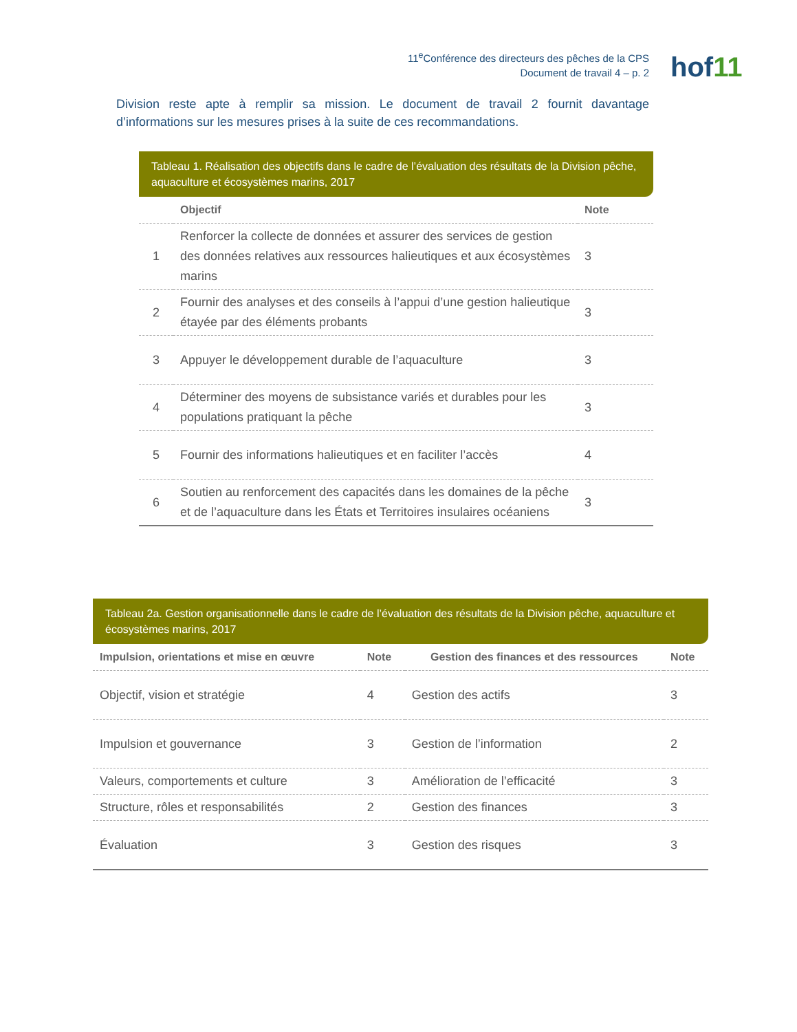11<sup>e</sup>Conférence des directeurs des pêches de la CPS
Document de travail 4 – p. 2
hof11
Division reste apte à remplir sa mission. Le document de travail 2 fournit davantage d’informations sur les mesures prises à la suite de ces recommandations.
Tableau 1. Réalisation des objectifs dans le cadre de l’évaluation des résultats de la Division pêche, aquaculture et écosystèmes marins, 2017
| | Objectif | Note |
| --- | --- | --- |
| 1 | Renforcer la collecte de données et assurer des services de gestion des données relatives aux ressources halieutiques et aux écosystèmes marins | 3 |
| 2 | Fournir des analyses et des conseils à l’appui d’une gestion halieutique étayée par des éléments probants | 3 |
| 3 | Appuyer le développement durable de l’aquaculture | 3 |
| 4 | Déterminer des moyens de subsistance variés et durables pour les populations pratiquant la pêche | 3 |
| 5 | Fournir des informations halieutiques et en faciliter l’accès | 4 |
| 6 | Soutien au renforcement des capacités dans les domaines de la pêche et de l’aquaculture dans les États et Territoires insulaires océaniens | 3 |
Tableau 2a. Gestion organisationnelle dans le cadre de l’évaluation des résultats de la Division pêche, aquaculture et écosystèmes marins, 2017
| Impulsion, orientations et mise en œuvre | Note | Gestion des finances et des ressources | Note |
| --- | --- | --- | --- |
| Objectif, vision et stratégie | 4 | Gestion des actifs | 3 |
| Impulsion et gouvernance | 3 | Gestion de l’information | 2 |
| Valeurs, comportements et culture | 3 | Amélioration de l’efficacité | 3 |
| Structure, rôles et responsabilités | 2 | Gestion des finances | 3 |
| Évaluation | 3 | Gestion des risques | 3 |